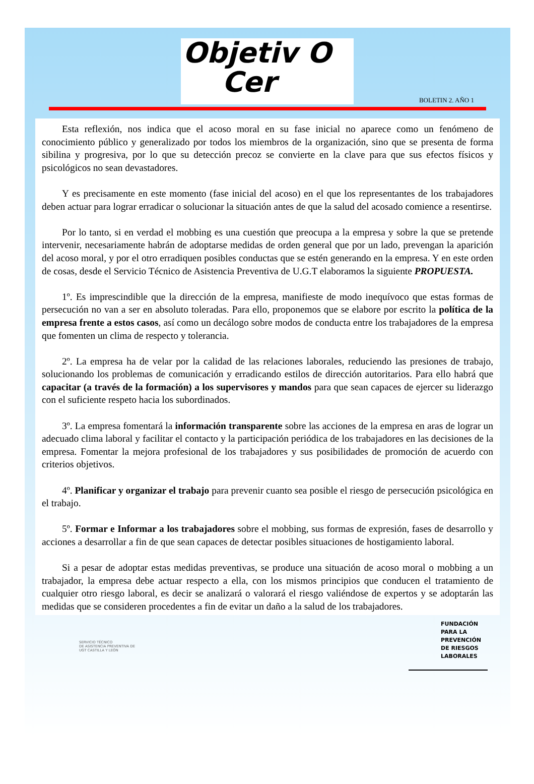Objetiv O
Cer
BOLETIN 2. AÑO 1
Esta reflexión, nos indica que el acoso moral en su fase inicial no aparece como un fenómeno de conocimiento público y generalizado por todos los miembros de la organización, sino que se presenta de forma sibilina y progresiva, por lo que su detección precoz se convierte en la clave para que sus efectos físicos y psicológicos no sean devastadores.
Y es precisamente en este momento (fase inicial del acoso) en el que los representantes de los trabajadores deben actuar para lograr erradicar o solucionar la situación antes de que la salud del acosado comience a resentirse.
Por lo tanto, si en verdad el mobbing es una cuestión que preocupa a la empresa y sobre la que se pretende intervenir, necesariamente habrán de adoptarse medidas de orden general que por un lado, prevengan la aparición del acoso moral, y por el otro erradiquen posibles conductas que se estén generando en la empresa. Y en este orden de cosas, desde el Servicio Técnico de Asistencia Preventiva de U.G.T elaboramos la siguiente PROPUESTA.
1º. Es imprescindible que la dirección de la empresa, manifieste de modo inequívoco que estas formas de persecución no van a ser en absoluto toleradas. Para ello, proponemos que se elabore por escrito la política de la empresa frente a estos casos, así como un decálogo sobre modos de conducta entre los trabajadores de la empresa que fomenten un clima de respecto y tolerancia.
2º. La empresa ha de velar por la calidad de las relaciones laborales, reduciendo las presiones de trabajo, solucionando los problemas de comunicación y erradicando estilos de dirección autoritarios. Para ello habrá que capacitar (a través de la formación) a los supervisores y mandos para que sean capaces de ejercer su liderazgo con el suficiente respeto hacia los subordinados.
3º. La empresa fomentará la información transparente sobre las acciones de la empresa en aras de lograr un adecuado clima laboral y facilitar el contacto y la participación periódica de los trabajadores en las decisiones de la empresa. Fomentar la mejora profesional de los trabajadores y sus posibilidades de promoción de acuerdo con criterios objetivos.
4º. Planificar y organizar el trabajo para prevenir cuanto sea posible el riesgo de persecución psicológica en el trabajo.
5º. Formar e Informar a los trabajadores sobre el mobbing, sus formas de expresión, fases de desarrollo y acciones a desarrollar a fin de que sean capaces de detectar posibles situaciones de hostigamiento laboral.
Si a pesar de adoptar estas medidas preventivas, se produce una situación de acoso moral o mobbing a un trabajador, la empresa debe actuar respecto a ella, con los mismos principios que conducen el tratamiento de cualquier otro riesgo laboral, es decir se analizará o valorará el riesgo valiéndose de expertos y se adoptarán las medidas que se consideren procedentes a fin de evitar un daño a la salud de los trabajadores.
SERVICIO TÉCNICO
DE ASISTENCIA PREVENTIVA DE
UGT CASTILLA Y LEÓN
FUNDACIÓN
PARA LA
PREVENCIÓN
DE RIESGOS
LABORALES